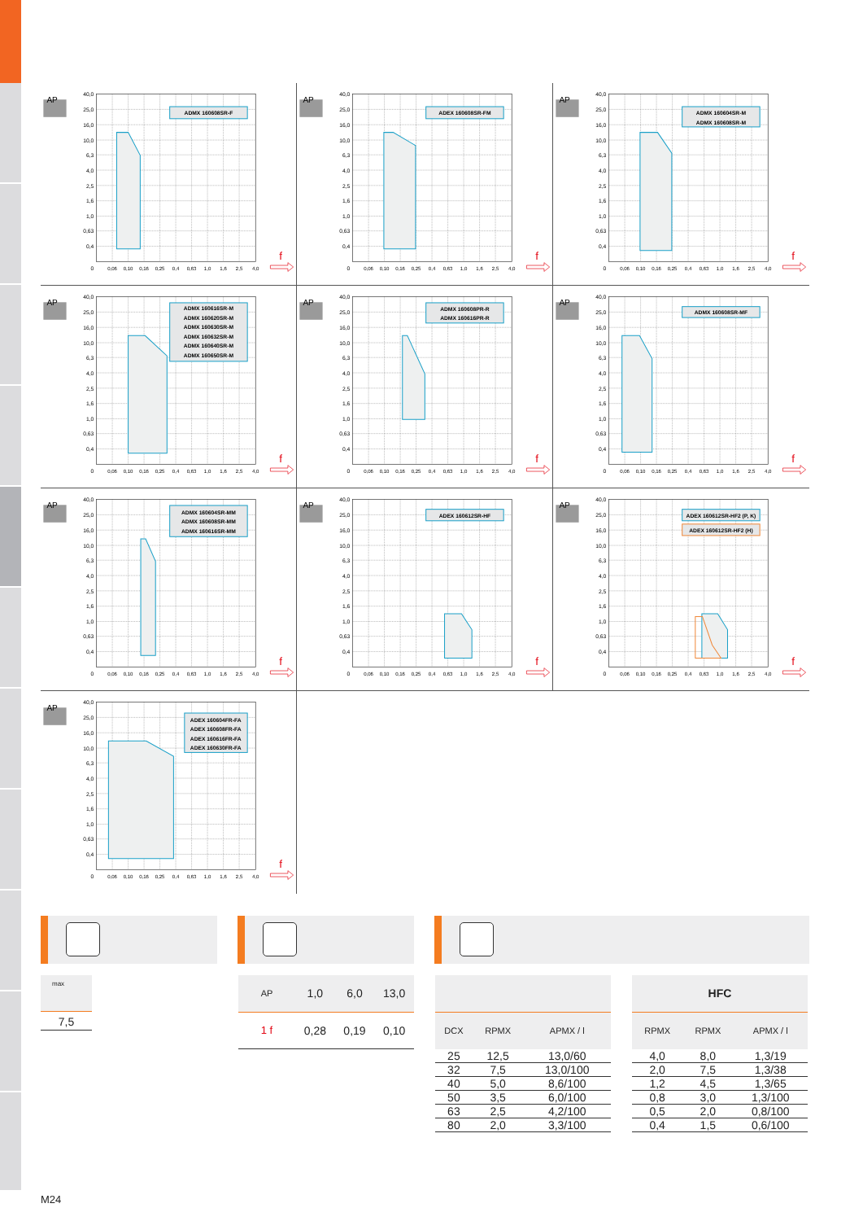AP
40,0
25,0
16,0
10,0
6,3
4,0
2,5
1,6
1,0
0,63
0,4
0
0,06
0,10
0,16
0,25
0,4
0,63
1,0
1,6
2,5
4,0
f
ADMX 160608SR-F
AP
40,0
25,0
16,0
10,0
6,3
4,0
2,5
1,6
1,0
0,63
0,4
0
0,06
0,10
0,16
0,25
0,4
0,63
1,0
1,6
2,5
4,0
f
ADEX 160608SR-FM
AP
40,0
25,0
16,0
10,0
6,3
4,0
2,5
1,6
1,0
0,63
0,4
0
0,06
0,10
0,16
0,25
0,4
0,63
1,0
1,6
2,5
4,0
f
ADMX 160604SR-M
ADMX 160608SR-M
AP
40,0
25,0
16,0
10,0
6,3
4,0
2,5
1,6
1,0
0,63
0,4
0
0,06
0,10
0,16
0,25
0,4
0,63
1,0
1,6
2,5
4,0
f
ADMX 160616SR-M
ADMX 160620SR-M
ADMX 160630SR-M
ADMX 160632SR-M
ADMX 160640SR-M
ADMX 160650SR-M
AP
40,0
25,0
16,0
10,0
6,3
4,0
2,5
1,6
1,0
0,63
0,4
0
0,06
0,10
0,16
0,25
0,4
0,63
1,0
1,6
2,5
4,0
f
ADMX 160608PR-R
ADMX 160616PR-R
AP
40,0
25,0
16,0
10,0
6,3
4,0
2,5
1,6
1,0
0,63
0,4
0
0,06
0,10
0,16
0,25
0,4
0,63
1,0
1,6
2,5
4,0
f
ADMX 160608SR-MF
AP
40,0
25,0
16,0
10,0
6,3
4,0
2,5
1,6
1,0
0,63
0,4
0
0,06
0,10
0,16
0,25
0,4
0,63
1,0
1,6
2,5
4,0
f
ADMX 160604SR-MM
ADMX 160608SR-MM
ADMX 160616SR-MM
AP
40,0
25,0
16,0
10,0
6,3
4,0
2,5
1,6
1,0
0,63
0,4
0
0,06
0,10
0,16
0,25
0,4
0,63
1,0
1,6
2,5
4,0
f
ADEX 160612SR-HF
AP
40,0
25,0
16,0
10,0
6,3
4,0
2,5
1,6
1,0
0,63
0,4
0
0,06
0,10
0,16
0,25
0,4
0,63
1,0
1,6
2,5
4,0
f
ADEX 160612SR-HF2 (P, K)
ADEX 160612SR-HF2 (H)
AP
40,0
25,0
16,0
10,0
6,3
4,0
2,5
1,6
1,0
0,63
0,4
0
0,06
0,10
0,16
0,25
0,4
0,63
1,0
1,6
2,5
4,0
f
ADEX 160604FR-FA
ADEX 160608FR-FA
ADEX 160616FR-FA
ADEX 160630FR-FA
max
7,5
| AP | 1,0 | 6,0 | 13,0 |
| 1 f | 0,28 | 0,19 | 0,10 |
| DCX | RPMX | APMX / l |
| --- | --- | --- |
| 25 | 12,5 | 13,0/60 |
| 32 | 7,5 | 13,0/100 |
| 40 | 5,0 | 8,6/100 |
| 50 | 3,5 | 6,0/100 |
| 63 | 2,5 | 4,2/100 |
| 80 | 2,0 | 3,3/100 |
| HFC | | |
| --- | --- | --- |
| RPMX | RPMX | APMX / l |
| 4,0 | 8,0 | 1,3/19 |
| 2,0 | 7,5 | 1,3/38 |
| 1,2 | 4,5 | 1,3/65 |
| 0,8 | 3,0 | 1,3/100 |
| 0,5 | 2,0 | 0,8/100 |
| 0,4 | 1,5 | 0,6/100 |
M24